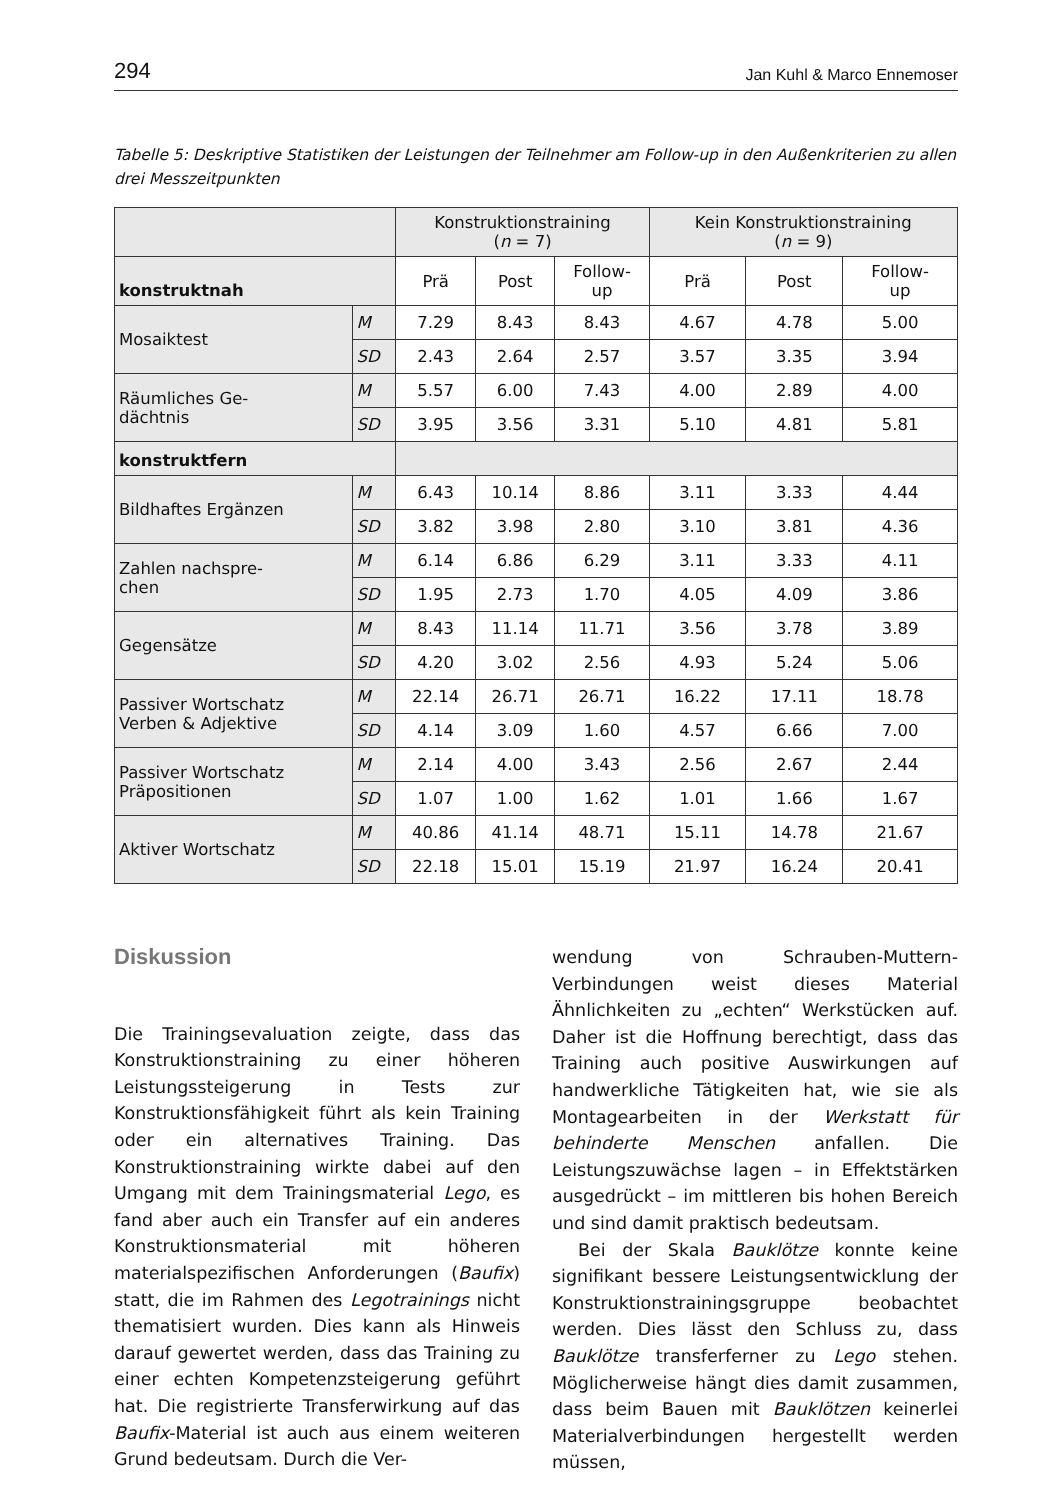294 Jan Kuhl & Marco Ennemoser
Tabelle 5: Deskriptive Statistiken der Leistungen der Teilnehmer am Follow-up in den Außenkriterien zu allen drei Messzeitpunkten
| | | Konstruktionstraining ( n = 7) | | | Kein Konstruktionstraining ( n = 9) | | |
| --- | --- | --- | --- | --- | --- | --- | --- |
| konstruktnah | | Prä | Post | Follow- up | Prä | Post | Follow- up |
| Mosaiktest | M | 7.29 | 8.43 | 8.43 | 4.67 | 4.78 | 5.00 |
| | SD | 2.43 | 2.64 | 2.57 | 3.57 | 3.35 | 3.94 |
| Räumliches Ge- dächtnis | M | 5.57 | 6.00 | 7.43 | 4.00 | 2.89 | 4.00 |
| | SD | 3.95 | 3.56 | 3.31 | 5.10 | 4.81 | 5.81 |
| konstruktfern | | | | | | | |
| Bildhaftes Ergänzen | M | 6.43 | 10.14 | 8.86 | 3.11 | 3.33 | 4.44 |
| | SD | 3.82 | 3.98 | 2.80 | 3.10 | 3.81 | 4.36 |
| Zahlen nachspre- chen | M | 6.14 | 6.86 | 6.29 | 3.11 | 3.33 | 4.11 |
| | SD | 1.95 | 2.73 | 1.70 | 4.05 | 4.09 | 3.86 |
| Gegensätze | M | 8.43 | 11.14 | 11.71 | 3.56 | 3.78 | 3.89 |
| | SD | 4.20 | 3.02 | 2.56 | 4.93 | 5.24 | 5.06 |
| Passiver Wortschatz Verben & Adjektive | M | 22.14 | 26.71 | 26.71 | 16.22 | 17.11 | 18.78 |
| | SD | 4.14 | 3.09 | 1.60 | 4.57 | 6.66 | 7.00 |
| Passiver Wortschatz Präpositionen | M | 2.14 | 4.00 | 3.43 | 2.56 | 2.67 | 2.44 |
| | SD | 1.07 | 1.00 | 1.62 | 1.01 | 1.66 | 1.67 |
| Aktiver Wortschatz | M | 40.86 | 41.14 | 48.71 | 15.11 | 14.78 | 21.67 |
| | SD | 22.18 | 15.01 | 15.19 | 21.97 | 16.24 | 20.41 |
Diskussion
Die Trainingsevaluation zeigte, dass das Konstruktionstraining zu einer höheren Leistungssteigerung in Tests zur Konstruktionsfähigkeit führt als kein Training oder ein alternatives Training. Das Konstruktionstraining wirkte dabei auf den Umgang mit dem Trainingsmaterial Lego, es fand aber auch ein Transfer auf ein anderes Konstruktionsmaterial mit höheren materialspezifischen Anforderungen (Baufix) statt, die im Rahmen des Legotrainings nicht thematisiert wurden. Dies kann als Hinweis darauf gewertet werden, dass das Training zu einer echten Kompetenzsteigerung geführt hat. Die registrierte Transferwirkung auf das Baufix-Material ist auch aus einem weiteren Grund bedeutsam. Durch die Ver-
wendung von Schrauben-Muttern-Verbindungen weist dieses Material Ähnlichkeiten zu „echten“ Werkstücken auf. Daher ist die Hoffnung berechtigt, dass das Training auch positive Auswirkungen auf handwerkliche Tätigkeiten hat, wie sie als Montagearbeiten in der Werkstatt für behinderte Menschen anfallen. Die Leistungszuwächse lagen – in Effektstärken ausgedrückt – im mittleren bis hohen Bereich und sind damit praktisch bedeutsam.
Bei der Skala Bauklötze konnte keine signifikant bessere Leistungsentwicklung der Konstruktionstrainingsgruppe beobachtet werden. Dies lässt den Schluss zu, dass Bauklötze transferferner zu Lego stehen. Möglicherweise hängt dies damit zusammen, dass beim Bauen mit Bauklötzen keinerlei Materialverbindungen hergestellt werden müssen,